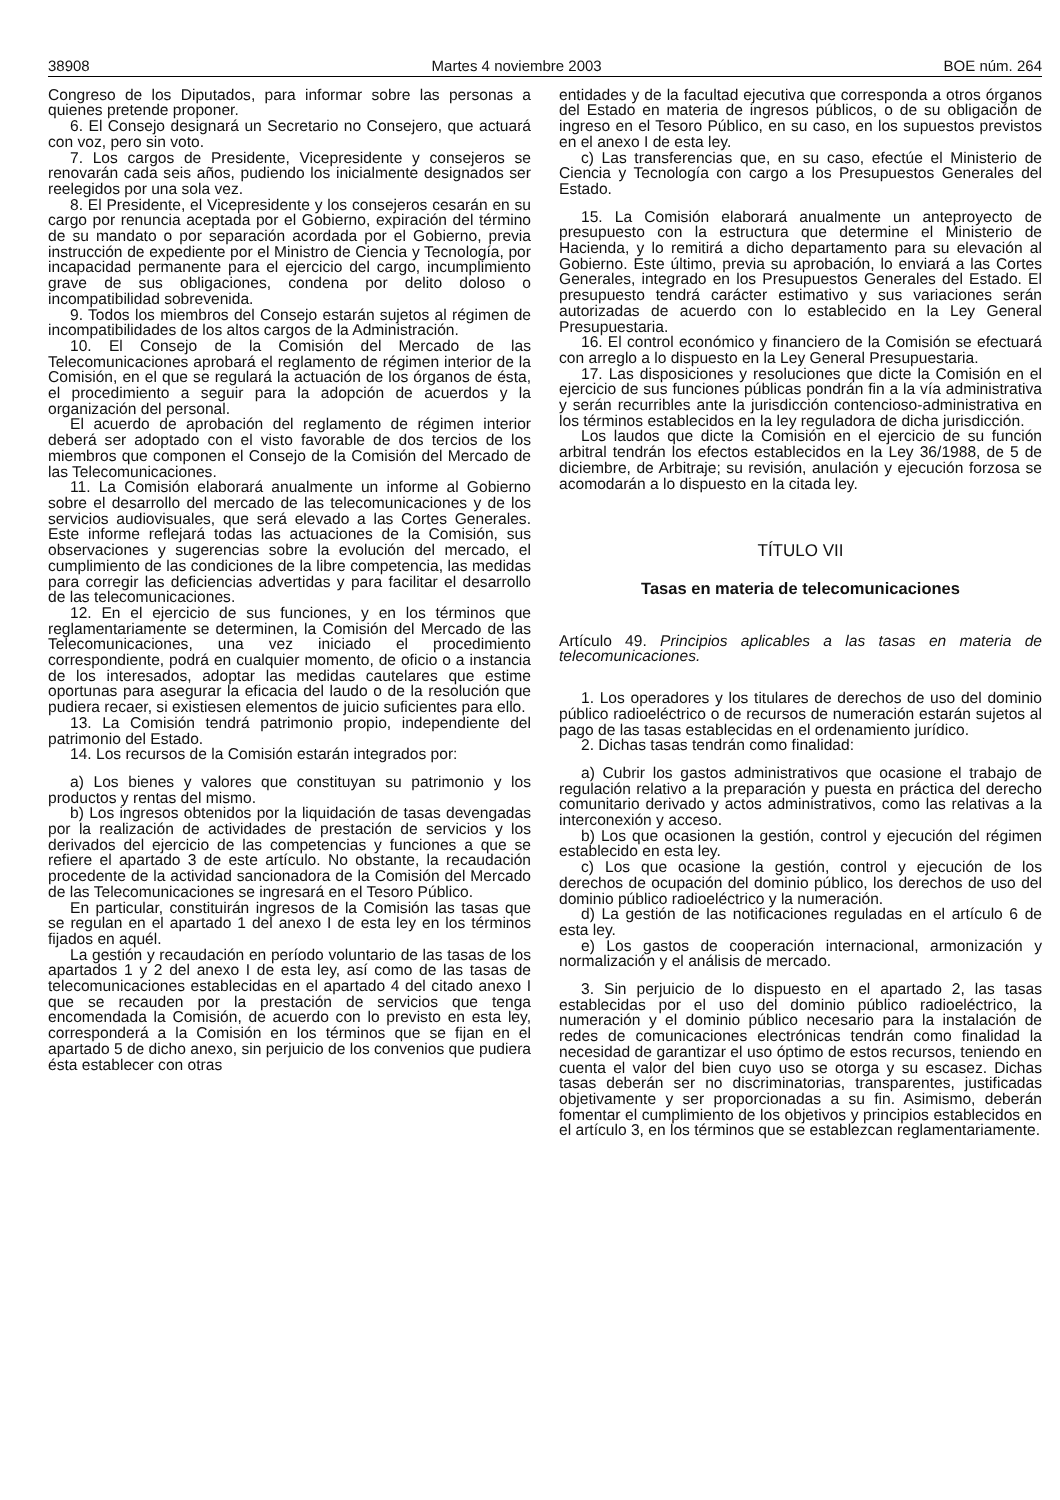38908 Martes 4 noviembre 2003 BOE núm. 264
Congreso de los Diputados, para informar sobre las personas a quienes pretende proponer.
6. El Consejo designará un Secretario no Consejero, que actuará con voz, pero sin voto.
7. Los cargos de Presidente, Vicepresidente y consejeros se renovarán cada seis años, pudiendo los inicialmente designados ser reelegidos por una sola vez.
8. El Presidente, el Vicepresidente y los consejeros cesarán en su cargo por renuncia aceptada por el Gobierno, expiración del término de su mandato o por separación acordada por el Gobierno, previa instrucción de expediente por el Ministro de Ciencia y Tecnología, por incapacidad permanente para el ejercicio del cargo, incumplimiento grave de sus obligaciones, condena por delito doloso o incompatibilidad sobrevenida.
9. Todos los miembros del Consejo estarán sujetos al régimen de incompatibilidades de los altos cargos de la Administración.
10. El Consejo de la Comisión del Mercado de las Telecomunicaciones aprobará el reglamento de régimen interior de la Comisión, en el que se regulará la actuación de los órganos de ésta, el procedimiento a seguir para la adopción de acuerdos y la organización del personal.
El acuerdo de aprobación del reglamento de régimen interior deberá ser adoptado con el visto favorable de dos tercios de los miembros que componen el Consejo de la Comisión del Mercado de las Telecomunicaciones.
11. La Comisión elaborará anualmente un informe al Gobierno sobre el desarrollo del mercado de las telecomunicaciones y de los servicios audiovisuales, que será elevado a las Cortes Generales. Este informe reflejará todas las actuaciones de la Comisión, sus observaciones y sugerencias sobre la evolución del mercado, el cumplimiento de las condiciones de la libre competencia, las medidas para corregir las deficiencias advertidas y para facilitar el desarrollo de las telecomunicaciones.
12. En el ejercicio de sus funciones, y en los términos que reglamentariamente se determinen, la Comisión del Mercado de las Telecomunicaciones, una vez iniciado el procedimiento correspondiente, podrá en cualquier momento, de oficio o a instancia de los interesados, adoptar las medidas cautelares que estime oportunas para asegurar la eficacia del laudo o de la resolución que pudiera recaer, si existiesen elementos de juicio suficientes para ello.
13. La Comisión tendrá patrimonio propio, independiente del patrimonio del Estado.
14. Los recursos de la Comisión estarán integrados por:
a) Los bienes y valores que constituyan su patrimonio y los productos y rentas del mismo.
b) Los ingresos obtenidos por la liquidación de tasas devengadas por la realización de actividades de prestación de servicios y los derivados del ejercicio de las competencias y funciones a que se refiere el apartado 3 de este artículo. No obstante, la recaudación procedente de la actividad sancionadora de la Comisión del Mercado de las Telecomunicaciones se ingresará en el Tesoro Público.
En particular, constituirán ingresos de la Comisión las tasas que se regulan en el apartado 1 del anexo I de esta ley en los términos fijados en aquél.
La gestión y recaudación en período voluntario de las tasas de los apartados 1 y 2 del anexo I de esta ley, así como de las tasas de telecomunicaciones establecidas en el apartado 4 del citado anexo I que se recauden por la prestación de servicios que tenga encomendada la Comisión, de acuerdo con lo previsto en esta ley, corresponderá a la Comisión en los términos que se fijan en el apartado 5 de dicho anexo, sin perjuicio de los convenios que pudiera ésta establecer con otras
entidades y de la facultad ejecutiva que corresponda a otros órganos del Estado en materia de ingresos públicos, o de su obligación de ingreso en el Tesoro Público, en su caso, en los supuestos previstos en el anexo I de esta ley.
c) Las transferencias que, en su caso, efectúe el Ministerio de Ciencia y Tecnología con cargo a los Presupuestos Generales del Estado.
15. La Comisión elaborará anualmente un anteproyecto de presupuesto con la estructura que determine el Ministerio de Hacienda, y lo remitirá a dicho departamento para su elevación al Gobierno. Este último, previa su aprobación, lo enviará a las Cortes Generales, integrado en los Presupuestos Generales del Estado. El presupuesto tendrá carácter estimativo y sus variaciones serán autorizadas de acuerdo con lo establecido en la Ley General Presupuestaria.
16. El control económico y financiero de la Comisión se efectuará con arreglo a lo dispuesto en la Ley General Presupuestaria.
17. Las disposiciones y resoluciones que dicte la Comisión en el ejercicio de sus funciones públicas pondrán fin a la vía administrativa y serán recurribles ante la jurisdicción contencioso-administrativa en los términos establecidos en la ley reguladora de dicha jurisdicción.
Los laudos que dicte la Comisión en el ejercicio de su función arbitral tendrán los efectos establecidos en la Ley 36/1988, de 5 de diciembre, de Arbitraje; su revisión, anulación y ejecución forzosa se acomodarán a lo dispuesto en la citada ley.
TÍTULO VII
Tasas en materia de telecomunicaciones
Artículo 49. Principios aplicables a las tasas en materia de telecomunicaciones.
1. Los operadores y los titulares de derechos de uso del dominio público radioeléctrico o de recursos de numeración estarán sujetos al pago de las tasas establecidas en el ordenamiento jurídico.
2. Dichas tasas tendrán como finalidad:
a) Cubrir los gastos administrativos que ocasione el trabajo de regulación relativo a la preparación y puesta en práctica del derecho comunitario derivado y actos administrativos, como las relativas a la interconexión y acceso.
b) Los que ocasionen la gestión, control y ejecución del régimen establecido en esta ley.
c) Los que ocasione la gestión, control y ejecución de los derechos de ocupación del dominio público, los derechos de uso del dominio público radioeléctrico y la numeración.
d) La gestión de las notificaciones reguladas en el artículo 6 de esta ley.
e) Los gastos de cooperación internacional, armonización y normalización y el análisis de mercado.
3. Sin perjuicio de lo dispuesto en el apartado 2, las tasas establecidas por el uso del dominio público radioeléctrico, la numeración y el dominio público necesario para la instalación de redes de comunicaciones electrónicas tendrán como finalidad la necesidad de garantizar el uso óptimo de estos recursos, teniendo en cuenta el valor del bien cuyo uso se otorga y su escasez. Dichas tasas deberán ser no discriminatorias, transparentes, justificadas objetivamente y ser proporcionadas a su fin. Asimismo, deberán fomentar el cumplimiento de los objetivos y principios establecidos en el artículo 3, en los términos que se establezcan reglamentariamente.